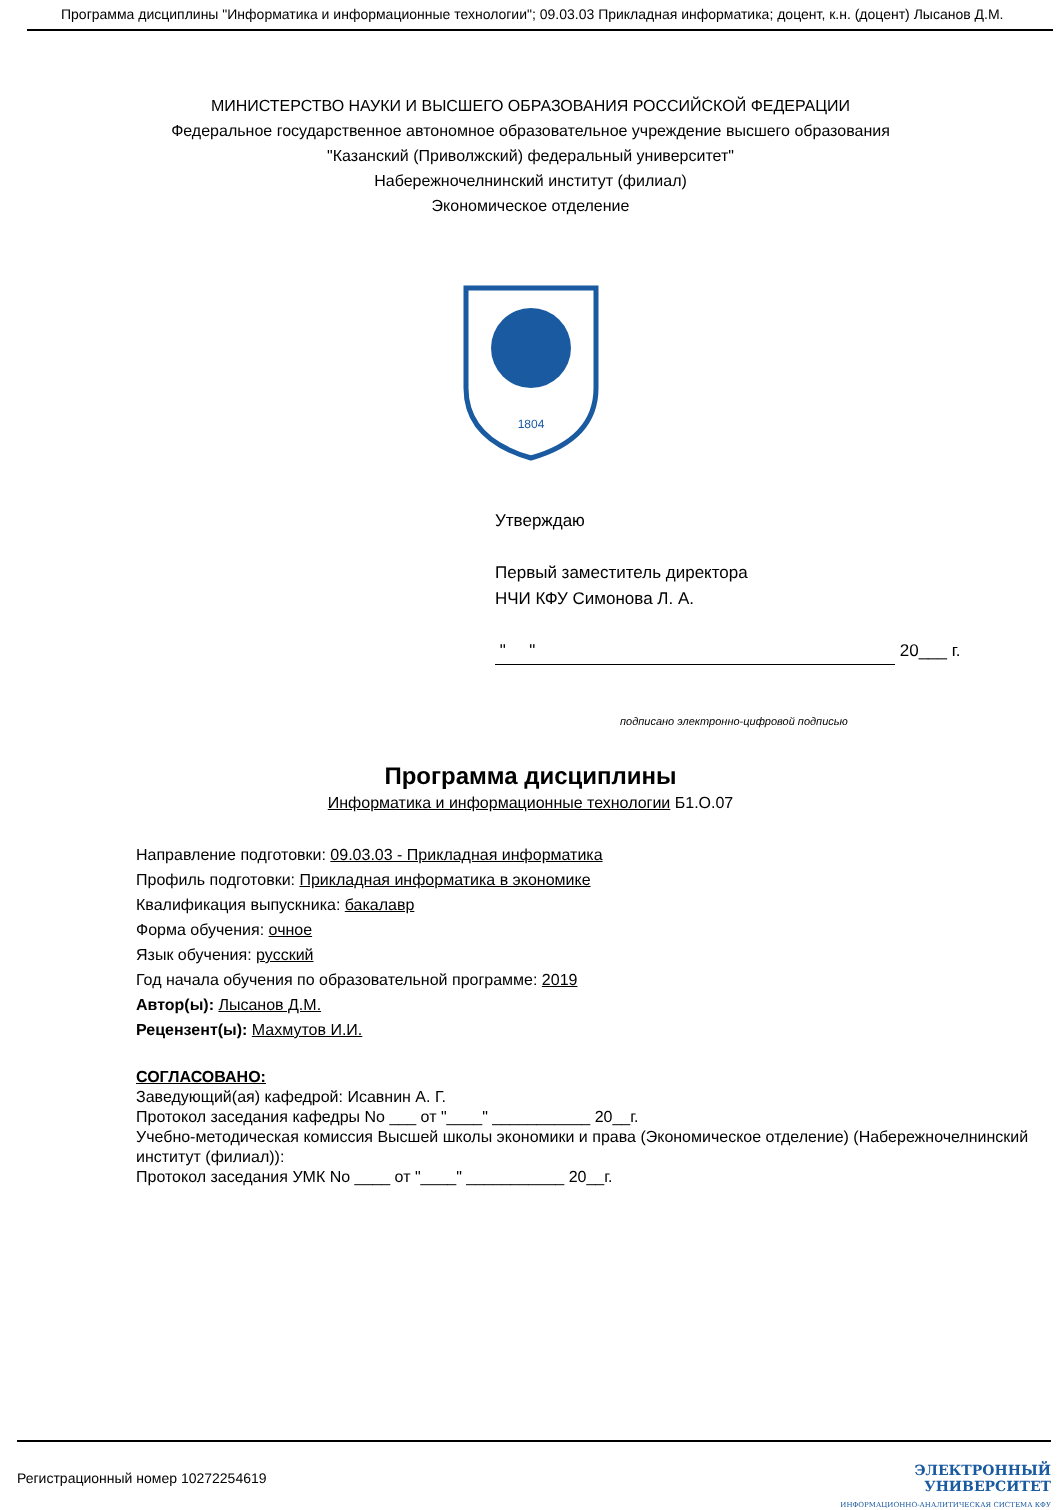Программа дисциплины "Информатика и информационные технологии"; 09.03.03 Прикладная информатика; доцент, к.н. (доцент) Лысанов Д.М.
МИНИСТЕРСТВО НАУКИ И ВЫСШЕГО ОБРАЗОВАНИЯ РОССИЙСКОЙ ФЕДЕРАЦИИ
Федеральное государственное автономное образовательное учреждение высшего образования
"Казанский (Приволжский) федеральный университет"
Набережночелнинский институт (филиал)
Экономическое отделение
1804
Утверждаю
Первый заместитель директора
НЧИ КФУ Симонова Л. А.
" " 20___ г.
подписано электронно-цифровой подписью
Программа дисциплины
Информатика и информационные технологии Б1.О.07
Направление подготовки: 09.03.03 - Прикладная информатика
Профиль подготовки: Прикладная информатика в экономике
Квалификация выпускника: бакалавр
Форма обучения: очное
Язык обучения: русский
Год начала обучения по образовательной программе: 2019
Автор(ы): Лысанов Д.М.
Рецензент(ы): Махмутов И.И.
СОГЛАСОВАНО:
Заведующий(ая) кафедрой: Исавнин А. Г.
Протокол заседания кафедры No ___ от "____" ___________ 20__г.
Учебно-методическая комиссия Высшей школы экономики и права (Экономическое отделение) (Набережночелнинский институт (филиал)):
Протокол заседания УМК No ____ от "____" ___________ 20__г.
Регистрационный номер 10272254619
ЭЛЕКТРОННЫЙ
УНИВЕРСИТЕТ
ИНФОРМАЦИОННО-АНАЛИТИЧЕСКАЯ СИСТЕМА КФУ